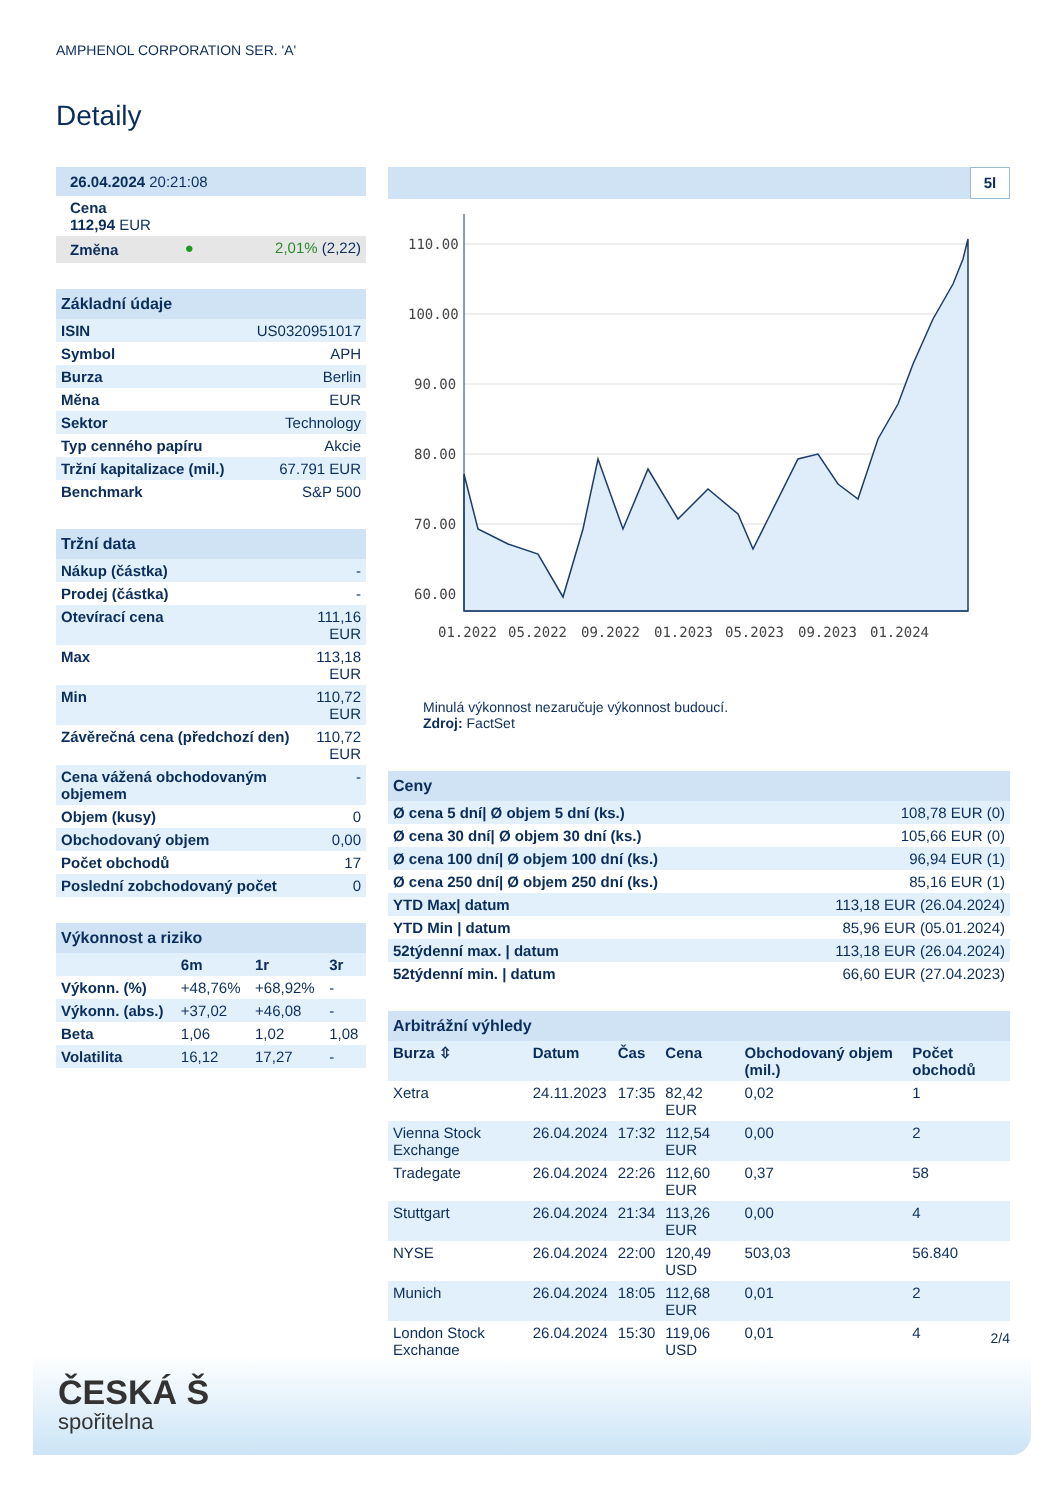AMPHENOL CORPORATION SER. 'A'
Detaily
| 26.04.2024 20:21:08 | | |
| Cena 112,94 EUR | | |
| Změna | ● | 2,01% (2,22) |
| Základní údaje | |
| --- | --- |
| ISIN | US0320951017 |
| Symbol | APH |
| Burza | Berlin |
| Měna | EUR |
| Sektor | Technology |
| Typ cenného papíru | Akcie |
| Tržní kapitalizace (mil.) | 67.791 EUR |
| Benchmark | S&P 500 |
| Tržní data | |
| --- | --- |
| Nákup (částka) | - |
| Prodej (částka) | - |
| Otevírací cena | 111,16 EUR |
| Max | 113,18 EUR |
| Min | 110,72 EUR |
| Závěrečná cena (předchozí den) | 110,72 EUR |
| Cena vážená obchodovaným objemem | - |
| Objem (kusy) | 0 |
| Obchodovaný objem | 0,00 |
| Počet obchodů | 17 |
| Poslední zobchodovaný počet | 0 |
| Výkonnost a riziko | | | |
| --- | --- | --- | --- |
| | 6m | 1r | 3r |
| Výkonn. (%) | +48,76% | +68,92% | - |
| Výkonn. (abs.) | +37,02 | +46,08 | - |
| Beta | 1,06 | 1,02 | 1,08 |
| Volatilita | 16,12 | 17,27 | - |
5l
110.00
100.00
90.00
80.00
70.00
60.00
01.2022
05.2022
09.2022
01.2023
05.2023
09.2023
01.2024
Minulá výkonnost nezaručuje výkonnost budoucí.
Zdroj: FactSet
| Ceny | |
| --- | --- |
| Ø cena 5 dní/ Ø objem 5 dní (ks.) | 108,78 EUR (0) |
| Ø cena 30 dní/ Ø objem 30 dní (ks.) | 105,66 EUR (0) |
| Ø cena 100 dní/ Ø objem 100 dní (ks.) | 96,94 EUR (1) |
| Ø cena 250 dní/ Ø objem 250 dní (ks.) | 85,16 EUR (1) |
| YTD Max/ datum | 113,18 EUR (26.04.2024) |
| YTD Min / datum | 85,96 EUR (05.01.2024) |
| 52týdenní max. / datum | 113,18 EUR (26.04.2024) |
| 52týdenní min. / datum | 66,60 EUR (27.04.2023) |
| Arbitrážní výhledy | | | | | |
| --- | --- | --- | --- | --- | --- |
| Burza ⇳ | Datum | Čas | Cena | Obchodovaný objem (mil.) | Počet obchodů |
| Xetra | 24.11.2023 | 17:35 | 82,42 EUR | 0,02 | 1 |
| Vienna Stock Exchange | 26.04.2024 | 17:32 | 112,54 EUR | 0,00 | 2 |
| Tradegate | 26.04.2024 | 22:26 | 112,60 EUR | 0,37 | 58 |
| Stuttgart | 26.04.2024 | 21:34 | 113,26 EUR | 0,00 | 4 |
| NYSE | 26.04.2024 | 22:00 | 120,49 USD | 503,03 | 56.840 |
| Munich | 26.04.2024 | 18:05 | 112,68 EUR | 0,01 | 2 |
| London Stock Exchange | 26.04.2024 | 15:30 | 119,06 USD | 0,01 | 4 |
2/4
ČESKÁ Š
spořitelna